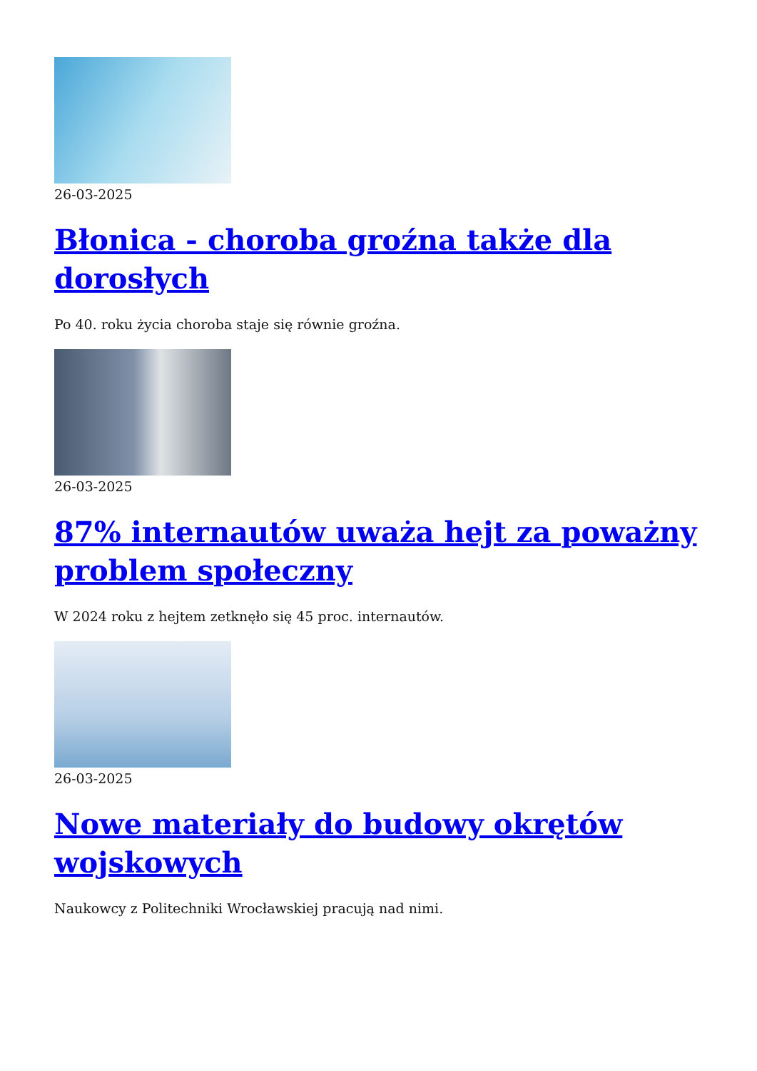26-03-2025
Błonica - choroba groźna także dla dorosłych
Po 40. roku życia choroba staje się równie groźna.
26-03-2025
87% internautów uważa hejt za poważny problem społeczny
W 2024 roku z hejtem zetknęło się 45 proc. internautów.
26-03-2025
Nowe materiały do budowy okrętów wojskowych
Naukowcy z Politechniki Wrocławskiej pracują nad nimi.